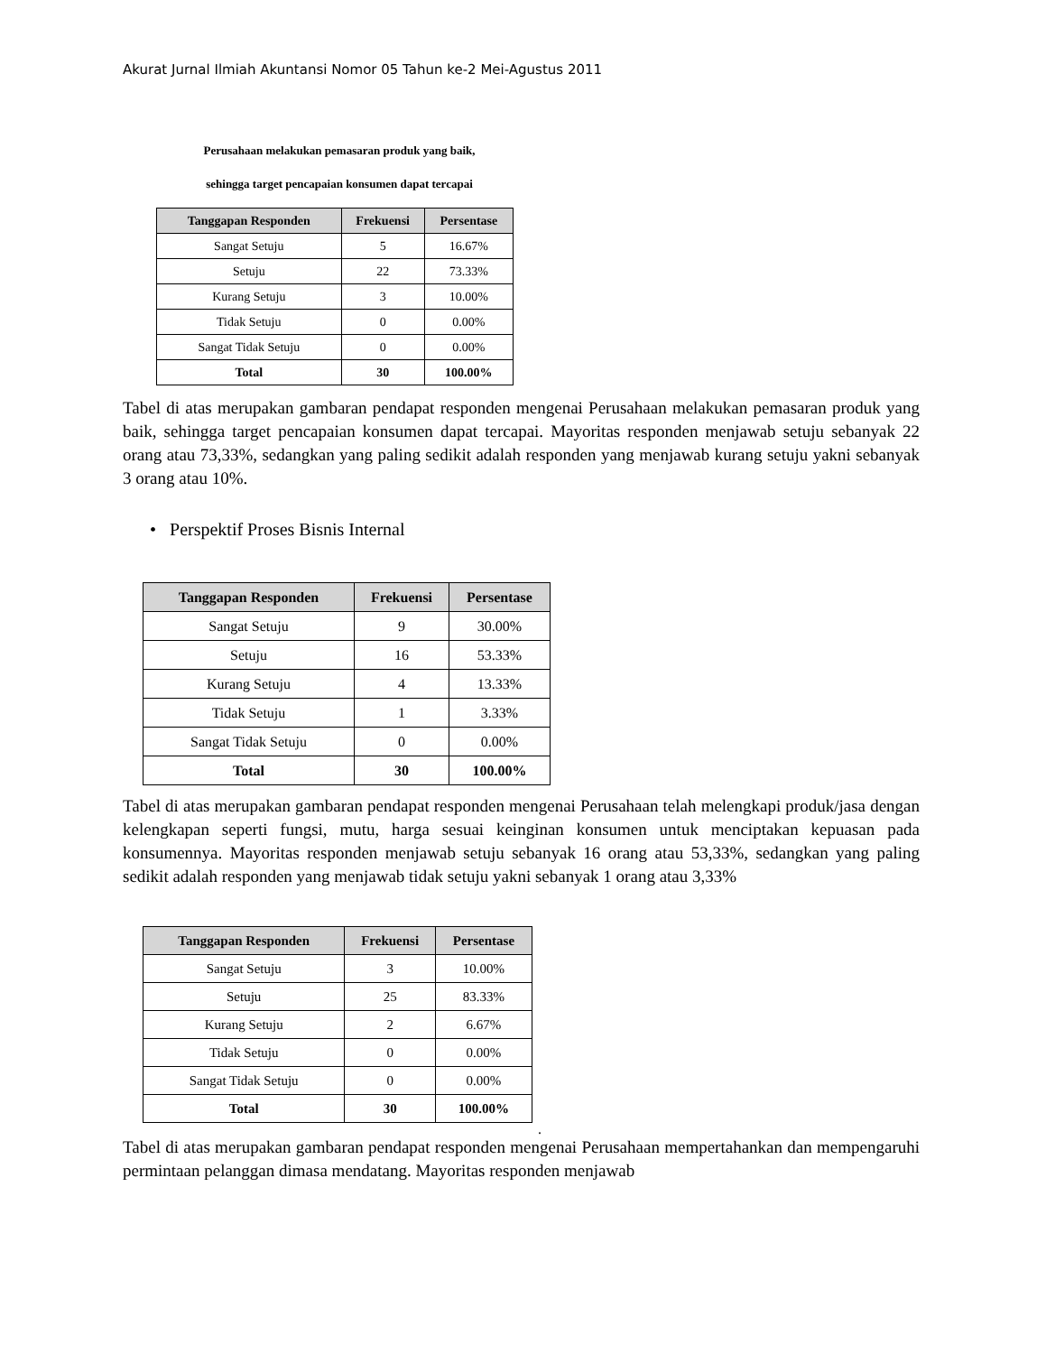Akurat Jurnal Ilmiah Akuntansi Nomor 05 Tahun ke-2 Mei-Agustus 2011
Perusahaan melakukan pemasaran produk yang baik,
sehingga target pencapaian konsumen dapat tercapai
| Tanggapan Responden | Frekuensi | Persentase |
| --- | --- | --- |
| Sangat Setuju | 5 | 16.67% |
| Setuju | 22 | 73.33% |
| Kurang Setuju | 3 | 10.00% |
| Tidak Setuju | 0 | 0.00% |
| Sangat Tidak Setuju | 0 | 0.00% |
| Total | 30 | 100.00% |
Tabel di atas merupakan gambaran pendapat responden mengenai Perusahaan melakukan pemasaran produk yang baik, sehingga target pencapaian konsumen dapat tercapai. Mayoritas responden menjawab setuju sebanyak 22 orang atau 73,33%, sedangkan yang paling sedikit adalah responden yang menjawab kurang setuju yakni sebanyak 3 orang atau 10%.
• Perspektif Proses Bisnis Internal
| Tanggapan Responden | Frekuensi | Persentase |
| --- | --- | --- |
| Sangat Setuju | 9 | 30.00% |
| Setuju | 16 | 53.33% |
| Kurang Setuju | 4 | 13.33% |
| Tidak Setuju | 1 | 3.33% |
| Sangat Tidak Setuju | 0 | 0.00% |
| Total | 30 | 100.00% |
Tabel di atas merupakan gambaran pendapat responden mengenai Perusahaan telah melengkapi produk/jasa dengan kelengkapan seperti fungsi, mutu, harga sesuai keinginan konsumen untuk menciptakan kepuasan pada konsumennya. Mayoritas responden menjawab setuju sebanyak 16 orang atau 53,33%, sedangkan yang paling sedikit adalah responden yang menjawab tidak setuju yakni sebanyak 1 orang atau 3,33%
| Tanggapan Responden | Frekuensi | Persentase |
| --- | --- | --- |
| Sangat Setuju | 3 | 10.00% |
| Setuju | 25 | 83.33% |
| Kurang Setuju | 2 | 6.67% |
| Tidak Setuju | 0 | 0.00% |
| Sangat Tidak Setuju | 0 | 0.00% |
| Total | 30 | 100.00% |
.
Tabel di atas merupakan gambaran pendapat responden mengenai Perusahaan mempertahankan dan mempengaruhi permintaan pelanggan dimasa mendatang. Mayoritas responden menjawab